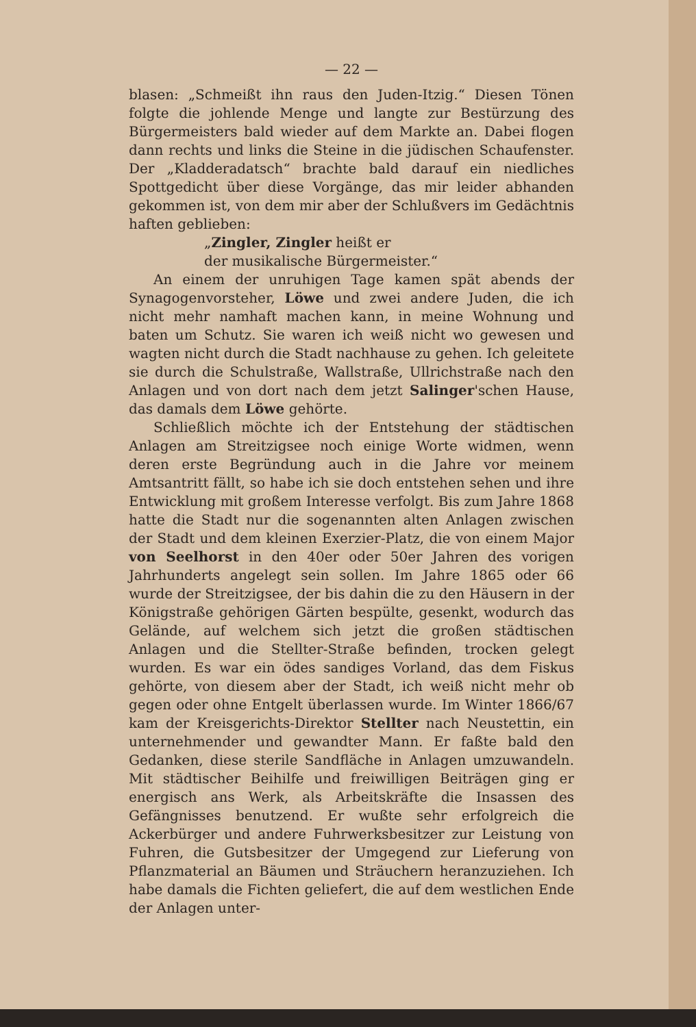— 22 —
blasen: „Schmeißt ihn raus den Juden-Itzig.“ Diesen Tönen folgte die johlende Menge und langte zur Bestürzung des Bürgermeisters bald wieder auf dem Markte an. Dabei flogen dann rechts und links die Steine in die jüdischen Schaufenster. Der „Kladderadatsch“ brachte bald darauf ein niedliches Spottgedicht über diese Vorgänge, das mir leider abhanden gekommen ist, von dem mir aber der Schlußvers im Gedächtnis haften geblieben:
„Zingler, Zingler heißt er
der musikalische Bürgermeister.“
An einem der unruhigen Tage kamen spät abends der Synagogenvorsteher, Löwe und zwei andere Juden, die ich nicht mehr namhaft machen kann, in meine Wohnung und baten um Schutz. Sie waren ich weiß nicht wo gewesen und wagten nicht durch die Stadt nachhause zu gehen. Ich geleitete sie durch die Schulstraße, Wallstraße, Ullrichstraße nach den Anlagen und von dort nach dem jetzt Salinger'schen Hause, das damals dem Löwe gehörte.
Schließlich möchte ich der Entstehung der städtischen Anlagen am Streitzigsee noch einige Worte widmen, wenn deren erste Begründung auch in die Jahre vor meinem Amtsantritt fällt, so habe ich sie doch entstehen sehen und ihre Entwicklung mit großem Interesse verfolgt. Bis zum Jahre 1868 hatte die Stadt nur die sogenannten alten Anlagen zwischen der Stadt und dem kleinen Exerzier-Platz, die von einem Major von Seelhorst in den 40er oder 50er Jahren des vorigen Jahrhunderts angelegt sein sollen. Im Jahre 1865 oder 66 wurde der Streitzigsee, der bis dahin die zu den Häusern in der Königstraße gehörigen Gärten bespülte, gesenkt, wodurch das Gelände, auf welchem sich jetzt die großen städtischen Anlagen und die Stellter-Straße befinden, trocken gelegt wurden. Es war ein ödes sandiges Vorland, das dem Fiskus gehörte, von diesem aber der Stadt, ich weiß nicht mehr ob gegen oder ohne Entgelt überlassen wurde. Im Winter 1866/67 kam der Kreisgerichts-Direktor Stellter nach Neustettin, ein unternehmender und gewandter Mann. Er faßte bald den Gedanken, diese sterile Sandfläche in Anlagen umzuwandeln. Mit städtischer Beihilfe und freiwilligen Beiträgen ging er energisch ans Werk, als Arbeitskräfte die Insassen des Gefängnisses benutzend. Er wußte sehr erfolgreich die Ackerbürger und andere Fuhrwerksbesitzer zur Leistung von Fuhren, die Gutsbesitzer der Umgegend zur Lieferung von Pflanzmaterial an Bäumen und Sträuchern heranzuziehen. Ich habe damals die Fichten geliefert, die auf dem westlichen Ende der Anlagen unter-